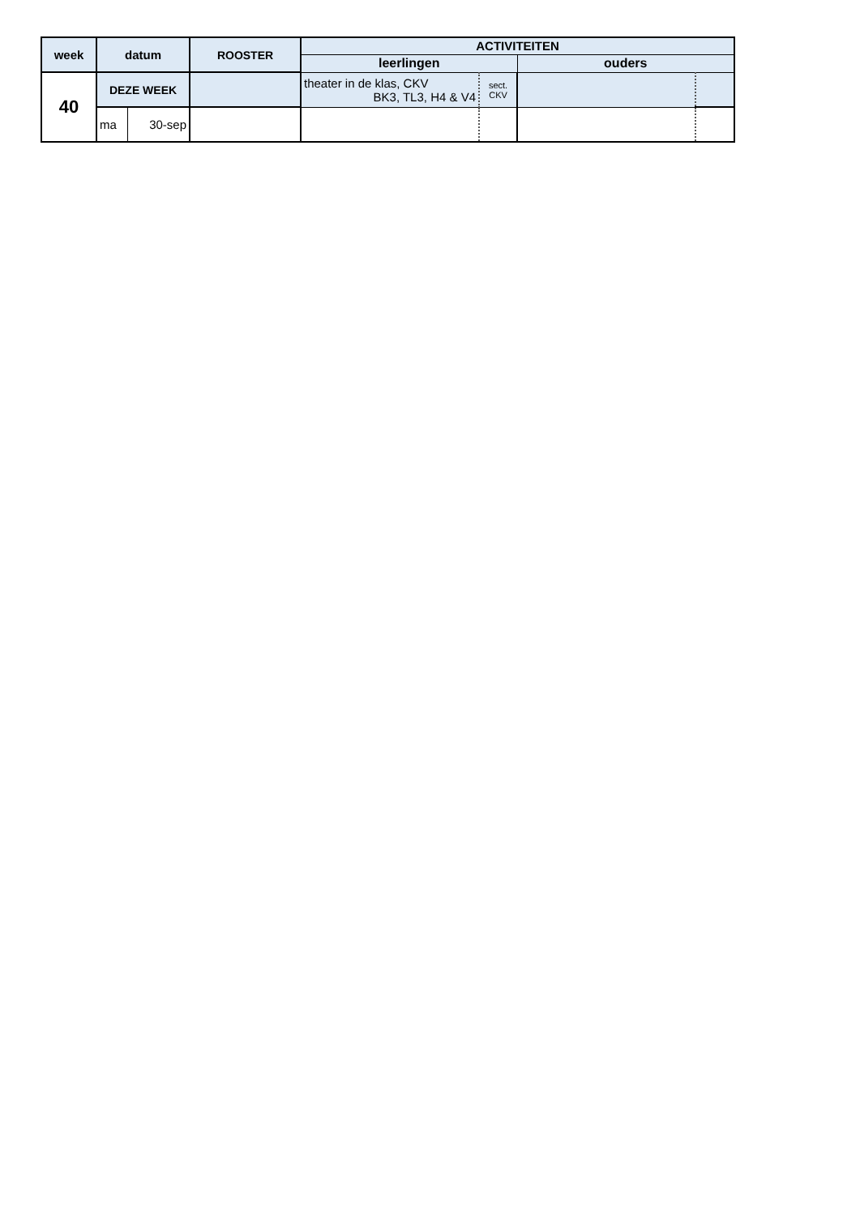| week | datum | | ROOSTER | ACTIVITEITEN | | | |
| --- | --- | --- | --- | --- | --- | --- | --- |
| | | | | leerlingen | | ouders | |
| 40 | DEZE WEEK | | | theater in de klas, CKV BK3, TL3, H4 & V4 | sect. CKV | | |
| | ma | 30-sep | | | | | |